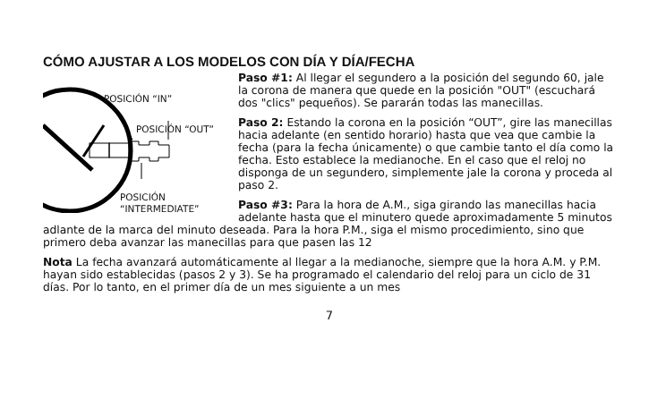CÓMO AJUSTAR A LOS MODELOS CON DÍA Y DÍA/FECHA
POSICIÓN “IN”
POSICIÓN “OUT”
POSICIÓN
“INTERMEDIATE”
Paso #1: Al llegar el segundero a la posición del segundo 60, jale la corona de manera que quede en la posición "OUT" (escuchará dos "clics" pequeños). Se pararán todas las manecillas.
Paso 2: Estando la corona en la posición “OUT”, gire las manecillas hacia adelante (en sentido horario) hasta que vea que cambie la fecha (para la fecha únicamente) o que cambie tanto el día como la fecha. Esto establece la medianoche. En el caso que el reloj no disponga de un segundero, simplemente jale la corona y proceda al paso 2.
Paso #3: Para la hora de A.M., siga girando las manecillas hacia adelante hasta que el minutero quede aproximadamente 5 minutos adlante de la marca del minuto deseada. Para la hora P.M., siga el mismo procedimiento, sino que primero deba avanzar las manecillas para que pasen las 12
Nota La fecha avanzará automáticamente al llegar a la medianoche, siempre que la hora A.M. y P.M. hayan sido establecidas (pasos 2 y 3). Se ha programado el calendario del reloj para un ciclo de 31 días. Por lo tanto, en el primer día de un mes siguiente a un mes
7